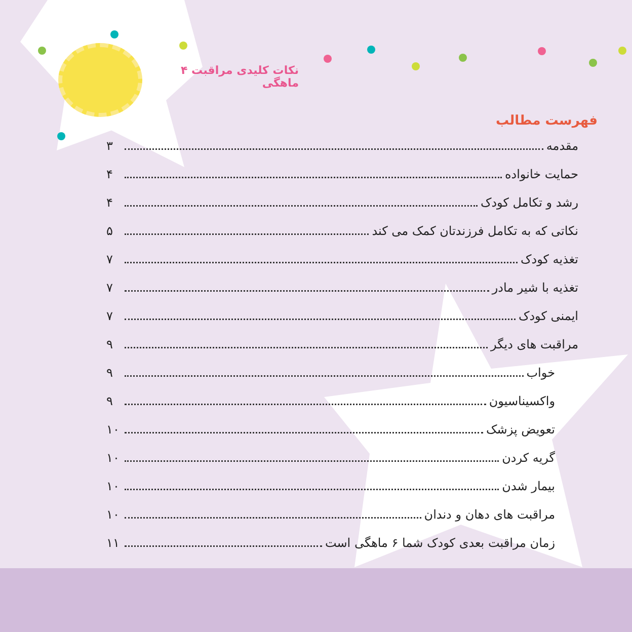نکات کلیدی مراقبت ۴ ماهگی
فهرست مطالب
مقدمه ۳
حمایت خانواده ۴
رشد و تکامل کودک ۴
نکاتی که به تکامل فرزندتان کمک می کند ۵
تغذیه کودک ۷
تغذیه با شیر مادر ۷
ایمنی کودک ۷
مراقبت های دیگر ۹
خواب ۹
واکسیناسیون ۹
تعویض پزشک ۱۰
گریه کردن ۱۰
بیمار شدن ۱۰
مراقبت های دهان و دندان ۱۰
زمان مراقبت بعدی کودک شما ۶ ماهگی است ۱۱